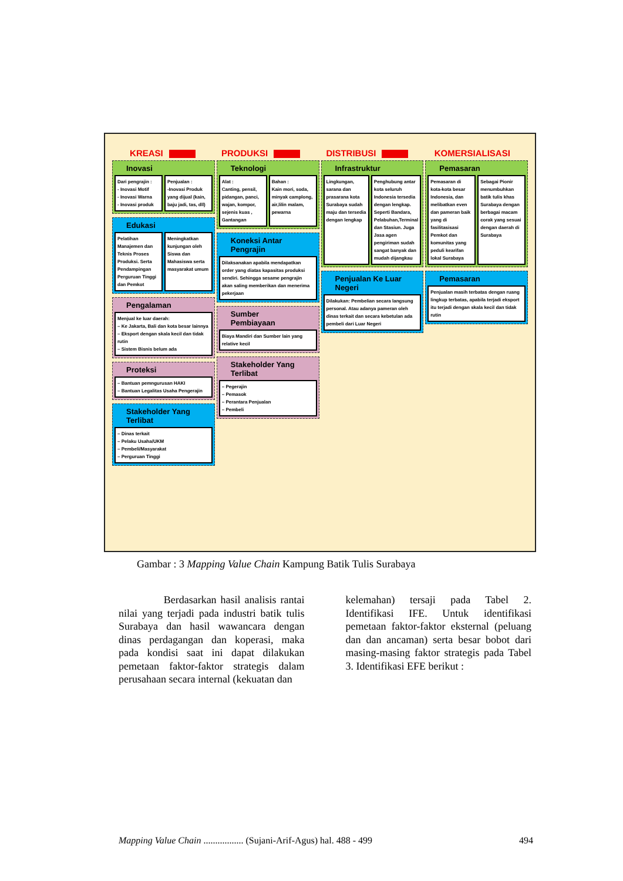KREASI PRODUKSI DISTRIBUSI KOMERSIALISASI
Inovasi
Dari pengrajin :
- Inovasi Motif
- Inovasi Warna
- Inovasi produk
Penjualan :
-Inovasi Produk yang dijual (kain, baju jadi, tas, dll)
Edukasi
Pelatihan Manajemen dan Teknis Proses Produksi. Serta Pendampingan Perguruan Tinggi dan Pemkot
Meningkatkan kunjungan oleh Siswa dan Mahasiswa serta masyarakat umum
Pengalaman
Menjual ke luar daerah:
– Ke Jakarta, Bali dan kota besar lainnya
– Eksport dengan skala kecil dan tidak rutin
– Sistem Bisnis belum ada
Proteksi
– Bantuan pemngurusan HAKI
– Bantuan Legalitas Usaha Pengerajin
Stakeholder Yang Terlibat
– Dinas terkait
– Pelaku Usaha/UKM
– Pembeli/Masyarakat
– Perguruan Tinggi
Teknologi
Alat :
Canting, pensil, pidangan, panci, wajan, kompor, sejenis kuas , Gantangan
Bahan :
Kain mori, soda, minyak camplong, air,lilin malam, pewarna
Koneksi Antar Pengrajin
Dilaksanakan apabila mendapatkan order yang diatas kapasitas produksi sendiri. Sehingga sesame pengrajin akan saling memberikan dan menerima pekerjaan
Sumber Pembiayaan
Biaya Mandiri dan Sumber lain yang relative kecil
Stakeholder Yang Terlibat
– Pegerajin
– Pemasok
– Perantara Penjualan
– Pembeli
Infrastruktur
Lingkungan, sarana dan prasarana kota Surabaya sudah maju dan tersedia dengan lengkap
Penghubung antar kota seluruh Indonesia tersedia dengan lengkap. Seperti Bandara, Pelabuhan,Terminal dan Stasiun. Juga Jasa agen pengiriman sudah sangat banyak dan mudah dijangkau
Penjualan Ke Luar Negeri
Dilakukan: Pembelian secara langsung personal. Atau adanya pameran oleh dinas terkait dan secara kebetulan ada pembeli dari Luar Negeri
Pemasaran
Pemasaran di kota-kota besar Indonesia, dan melibatkan even dan pameran baik yang di fasilitasisasi Pemkot dan komunitas yang peduli kearifan lokal Surabaya
Sebagai Pionir menumbuhkan batik tulis khas Surabaya dengan berbagai macam corak yang sesuai dengan daerah di Surabaya
Pemasaran
Penjualan masih terbatas dengan ruang lingkup terbatas, apabila terjadi eksport itu terjadi dengan skala kecil dan tidak rutin
Gambar : 3 Mapping Value Chain Kampung Batik Tulis Surabaya
Berdasarkan hasil analisis rantai nilai yang terjadi pada industri batik tulis Surabaya dan hasil wawancara dengan dinas perdagangan dan koperasi, maka pada kondisi saat ini dapat dilakukan pemetaan faktor-faktor strategis dalam perusahaan secara internal (kekuatan dan
kelemahan) tersaji pada Tabel 2. Identifikasi IFE. Untuk identifikasi pemetaan faktor-faktor eksternal (peluang dan dan ancaman) serta besar bobot dari masing-masing faktor strategis pada Tabel 3. Identifikasi EFE berikut :
Mapping Value Chain ................. (Sujani-Arif-Agus) hal. 488 - 499 494